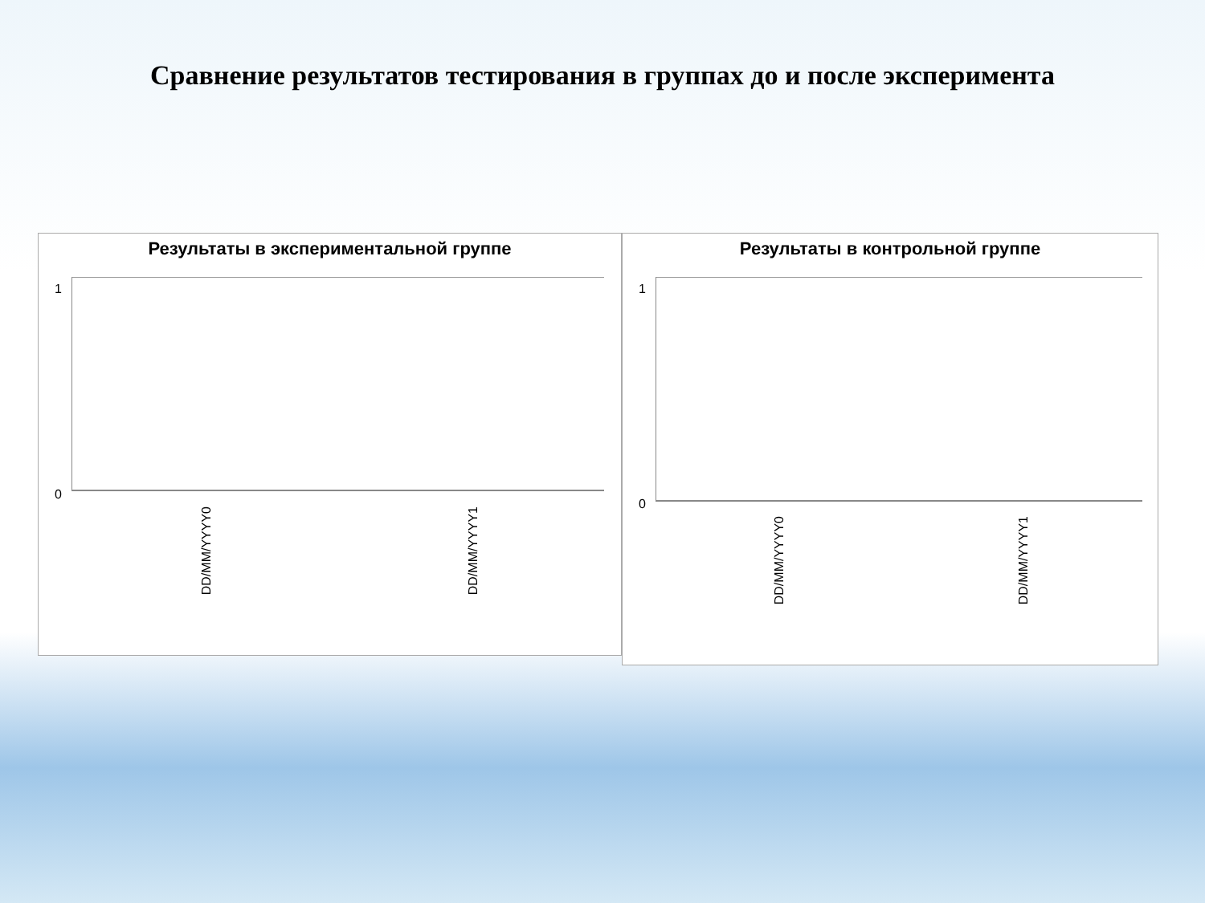Сравнение результатов тестирования в группах до и после эксперимента
Результаты в экспериментальной группе
1
0
DD/MM/YYYY0
DD/MM/YYYY1
Результаты в контрольной группе
1
0
DD/MM/YYYY0
DD/MM/YYYY1